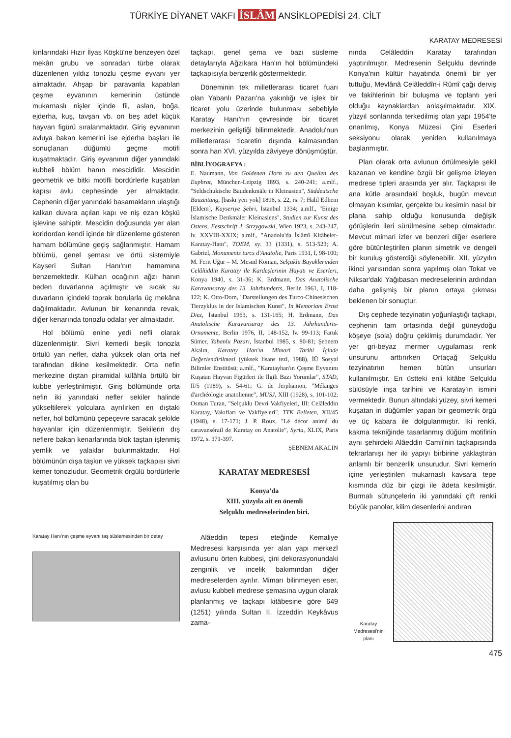TÜRKİYE DİYANET VAKFI İSLÂM ANSİKLOPEDİSİ 24. CİLT
KARATAY MEDRESESİ
kınlarındaki Hızır İlyas Köşkü'ne benzeyen özel mekân grubu ve sonradan türbe olarak düzenlenen yıldız tonozlu çeşme eyvanı yer almaktadır. Ahşap bir paravanla kapatılan çeşme eyvanının kemerinin üstünde mukarnaslı nişler içinde fil, aslan, boğa, ejderha, kuş, tavşan vb. on beş adet küçük hayvan figürü sıralanmaktadır. Giriş eyvanının avluya bakan kemerini ise ejderha başları ile sonuçlanan düğümlü geçme motifi kuşatmaktadır. Giriş eyvanının diğer yanındaki kubbeli bölüm hanın mescididir. Mescidin geometrik ve bitki motifli bordürlerle kuşatılan kapısı avlu cephesinde yer almaktadır. Cephenin diğer yanındaki basamakların ulaştığı kalkan duvara açılan kapı ve niş ezan köşkü işlevine sahiptir. Mescidin doğusunda yer alan koridordan kendi içinde bir düzenleme gösteren hamam bölümüne geçiş sağlanmıştır. Hamam bölümü, genel şeması ve örtü sistemiyle Kayseri Sultan Hanı'nın hamamına benzemektedir. Külhan ocağının ağzı hanın beden duvarlarına açılmıştır ve sıcak su duvarların içindeki toprak borularla üç mekâna dağılmaktadır. Avlunun bir kenarında revak, diğer kenarında tonozlu odalar yer almaktadır.
Hol bölümü enine yedi nefli olarak düzenlenmiştir. Sivri kemerli beşik tonozla örtülü yan nefler, daha yüksek olan orta nef tarafından dikine kesilmektedir. Orta nefin merkezine dıştan piramidal külâhla örtülü bir kubbe yerleştirilmiştir. Giriş bölümünde orta nefin iki yanındaki nefler sekiler halinde yükseltilerek yolculara ayrılırken en dıştaki nefler, hol bölümünü çepeçevre saracak şekilde hayvanlar için düzenlenmiştir. Sekilerin dış neflere bakan kenarlarında blok taştan işlenmiş yemlik ve yalaklar bulunmaktadır. Hol bölümünün dışa taşkın ve yüksek taçkapısı sivri kemer tonozludur. Geometrik örgülü bordürlerle kuşatılmış olan bu
Karatay Hanı'nın çeşme eyvanı taş süslemesinden bir detay
taçkapı, genel şema ve bazı süsleme detaylarıyla Ağzıkara Han'ın hol bölümündeki taçkapısıyla benzerlik göstermektedir.
Döneminin tek milletlerarası ticaret fuarı olan Yabanlı Pazarı'na yakınlığı ve işlek bir ticaret yolu üzerinde bulunması sebebiyle Karatay Hanı'nın çevresinde bir ticaret merkezinin geliştiği bilinmektedir. Anadolu'nun milletlerarası ticaretin dışında kalmasından sonra han XVI. yüzyılda zâviyeye dönüşmüştür.
BİBLİYOGRAFYA :
E. Naumann, Von Goldenen Horn zu den Quellen des Euphrat, München-Leipzig 1893, s. 240-241; a.mlf., "Seldschukische Baudenkmäle in Kleinasien", Süddeutsche Bauzeitung, [baskı yeri yok] 1896, s. 22, rs. 7; Halil Edhem [Eldem], Kayseriye Şehri, İstanbul 1334; a.mlf., "Einige İslamische Denkmäler Kleinasiens", Studien zur Kunst des Ostens, Festschrift J. Strzygowski, Wien 1923, s. 243-247, lv. XXVIII-XXIX; a.mlf., "Anadolu'da İslâmî Kitâbeler-Karatay-Hanı", TOEM, sy. 33 (1331), s. 513-523; A. Gabriel, Monuments turcs d'Anatolie, Paris 1931, I, 98-100; M. Ferit Uğur – M. Mesud Koman, Selçuklu Büyüklerinden Celâlüddin Karatay ile Kardeşlerinin Hayatı ve Eserleri, Konya 1940, s. 31-36; K. Erdmann, Das Anatolische Karavansaray des 13. Jahrhunderts, Berlin 1961, I, 118-122; K. Otto-Dorn, "Darstellungen des Turco-Chinesischen Tierzyklus in der Islamischen Kunst", In Memoriam Ernst Diez, İstanbul 1963, s. 131-165; H. Erdmann, Das Anatolische Karavansaray des 13. Jahrhunderts-Ornamente, Berlin 1976, II, 148-152, lv. 99-113; Faruk Sümer, Yabanlu Pazarı, İstanbul 1985, s. 80-81; Şebnem Akalın, Karatay Han'ın Mimari Tarihi İçinde Değerlendirilmesi (yüksek lisans tezi, 1988), İÜ Sosyal Bilimler Enstitüsü; a.mlf., "Karatayhan'ın Çeşme Eyvanını Kuşatan Hayvan Figürleri ile İlgili Bazı Yorumlar", STAD, II/5 (1989), s. 54-61; G. de Jerphanion, "Mélanges d'archéologie anatolienne", MUSJ, XIII (1928), s. 101-102; Osman Turan, "Selçuklu Devri Vakfiyeleri, III: Celâleddin Karatay, Vakıfları ve Vakfiyeleri", TTK Belleten, XII/45 (1948), s. 17-171; J. P. Roux, "Lé décor animé du caravansérail de Karatay en Anatolie", Syria, XLIX, Paris 1972, s. 371-397.
ŞEBNEM AKALIN
KARATAY MEDRESESİ
Konya'da
XIII. yüzyıla ait en önemli
Selçuklu medreselerinden biri.
Alâeddin tepesi eteğinde Kemaliye Medresesi karşısında yer alan yapı merkezî avlusunu örten kubbesi, çini dekorasyonundaki zenginlik ve incelik bakımından diğer medreselerden ayrılır. Mimarı bilinmeyen eser, avlusu kubbeli medrese şemasına uygun olarak planlanmış ve taçkapı kitâbesine göre 649 (1251) yılında Sultan II. İzzeddin Keykâvus zama-
nında Celâleddin Karatay tarafından yaptırılmıştır. Medresenin Selçuklu devrinde Konya'nın kültür hayatında önemli bir yer tuttuğu, Mevlânâ Celâleddîn-i Rûmî çağı derviş ve fakihlerinin bir buluşma ve toplantı yeri olduğu kaynaklardan anlaşılmaktadır. XIX. yüzyıl sonlarında terkedilmiş olan yapı 1954'te onarılmış, Konya Müzesi Çini Eserleri seksiyonu olarak yeniden kullanılmaya başlanmıştır.
Plan olarak orta avlunun örtülmesiyle şekil kazanan ve kendine özgü bir gelişme izleyen medrese tipleri arasında yer alır. Taçkapısı ile ana kütle arasındaki boşluk, bugün mevcut olmayan kısımlar, gerçekte bu kesimin nasıl bir plana sahip olduğu konusunda değişik görüşlerin ileri sürülmesine sebep olmaktadır. Mevcut mimari izler ve benzeri diğer eserlere göre bütünleştirilen planın simetrik ve dengeli bir kuruluş gösterdiği söylenebilir. XII. yüzyılın ikinci yarısından sonra yapılmış olan Tokat ve Niksar'daki Yağıbasan medreselerinin ardından daha gelişmiş bir planın ortaya çıkması beklenen bir sonuçtur.
Dış cephede tezyinatın yoğunlaştığı taçkapı, cephenin tam ortasında değil güneydoğu köşeye (sola) doğru çekilmiş durumdadır. Yer yer gri-beyaz mermer uygulaması renk unsurunu arttırırken Ortaçağ Selçuklu tezyinatının hemen bütün unsurları kullanılmıştır. En üstteki enli kitâbe Selçuklu sülüsüyle inşa tarihini ve Karatay'ın ismini vermektedir. Bunun altındaki yüzey, sivri kemeri kuşatan iri düğümler yapan bir geometrik örgü ve üç kabara ile dolgulanmıştır. İki renkli, kakma tekniğinde tasarlanmış düğüm motifinin aynı şehirdeki Alâeddin Camii'nin taçkapısında tekrarlanışı her iki yapıyı birbirine yaklaştıran anlamlı bir benzerlik unsurudur. Sivri kemerin içine yerleştirilen mukarnaslı kavsara tepe kısmında düz bir çizgi ile âdeta kesilmiştir. Burmalı sütunçelerin iki yanındaki çift renkli büyük panolar, kilim desenlerini andıran
Karatay Medresesi'nin planı
475